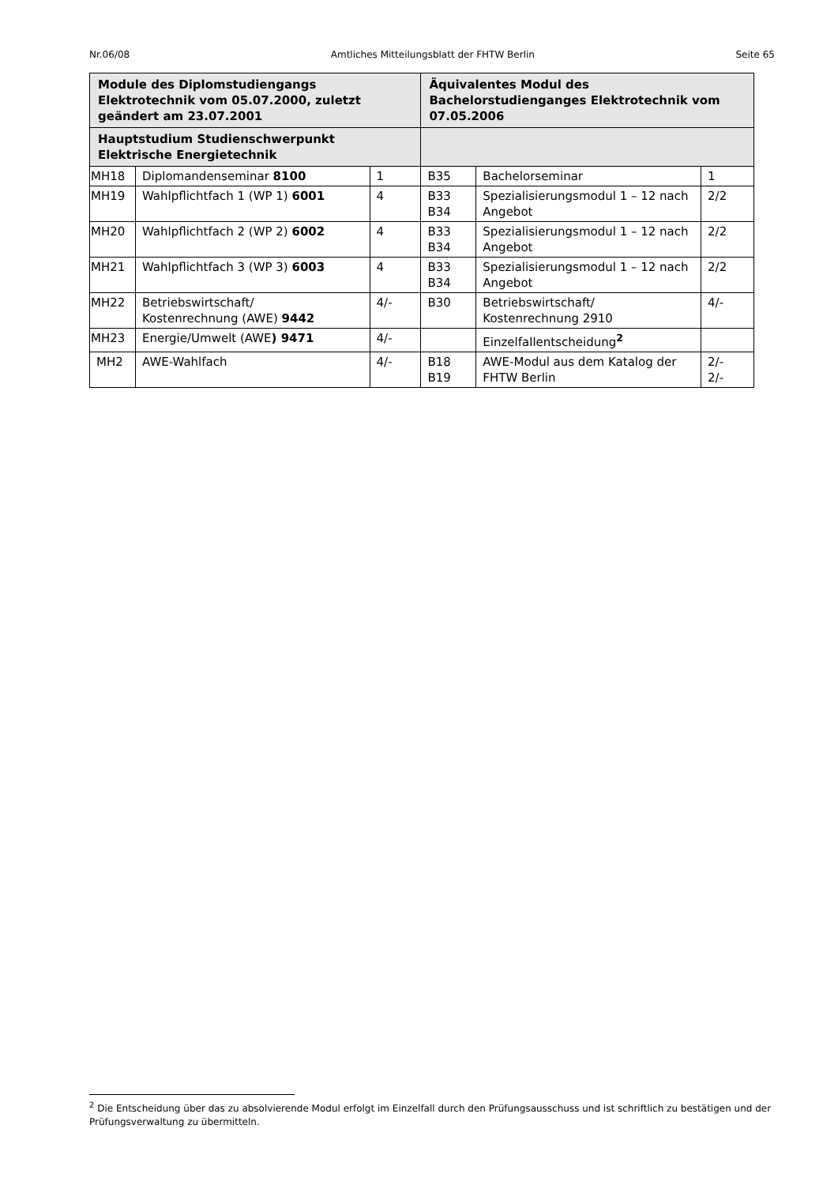Nr.06/08 Amtliches Mitteilungsblatt der FHTW Berlin Seite 65
| Module des Diplomstudiengangs Elektrotechnik vom 05.07.2000, zuletzt geändert am 23.07.2001 | | | Äquivalentes Modul des Bachelorstudienganges Elektrotechnik vom 07.05.2006 | | |
| --- | --- | --- | --- | --- | --- |
| Hauptstudium Studienschwerpunkt Elektrische Energietechnik | | | | | |
| MH18 | Diplomandenseminar 8100 | 1 | B35 | Bachelorseminar | 1 |
| MH19 | Wahlpflichtfach 1 (WP 1) 6001 | 4 | B33 B34 | Spezialisierungsmodul 1 – 12 nach Angebot | 2/2 |
| MH20 | Wahlpflichtfach 2 (WP 2) 6002 | 4 | B33 B34 | Spezialisierungsmodul 1 – 12 nach Angebot | 2/2 |
| MH21 | Wahlpflichtfach 3 (WP 3) 6003 | 4 | B33 B34 | Spezialisierungsmodul 1 – 12 nach Angebot | 2/2 |
| MH22 | Betriebswirtschaft/ Kostenrechnung (AWE) 9442 | 4/- | B30 | Betriebswirtschaft/ Kostenrechnung 2910 | 4/- |
| MH23 | Energie/Umwelt (AWE ) 9471 | 4/- | | Einzelfallentscheidung<sup>2</sup> | |
| MH2 | AWE-Wahlfach | 4/- | B18 B19 | AWE-Modul aus dem Katalog der FHTW Berlin | 2/- 2/- |
<sup>2</sup> Die Entscheidung über das zu absolvierende Modul erfolgt im Einzelfall durch den Prüfungsausschuss und ist schriftlich zu bestätigen und der Prüfungsverwaltung zu übermitteln.